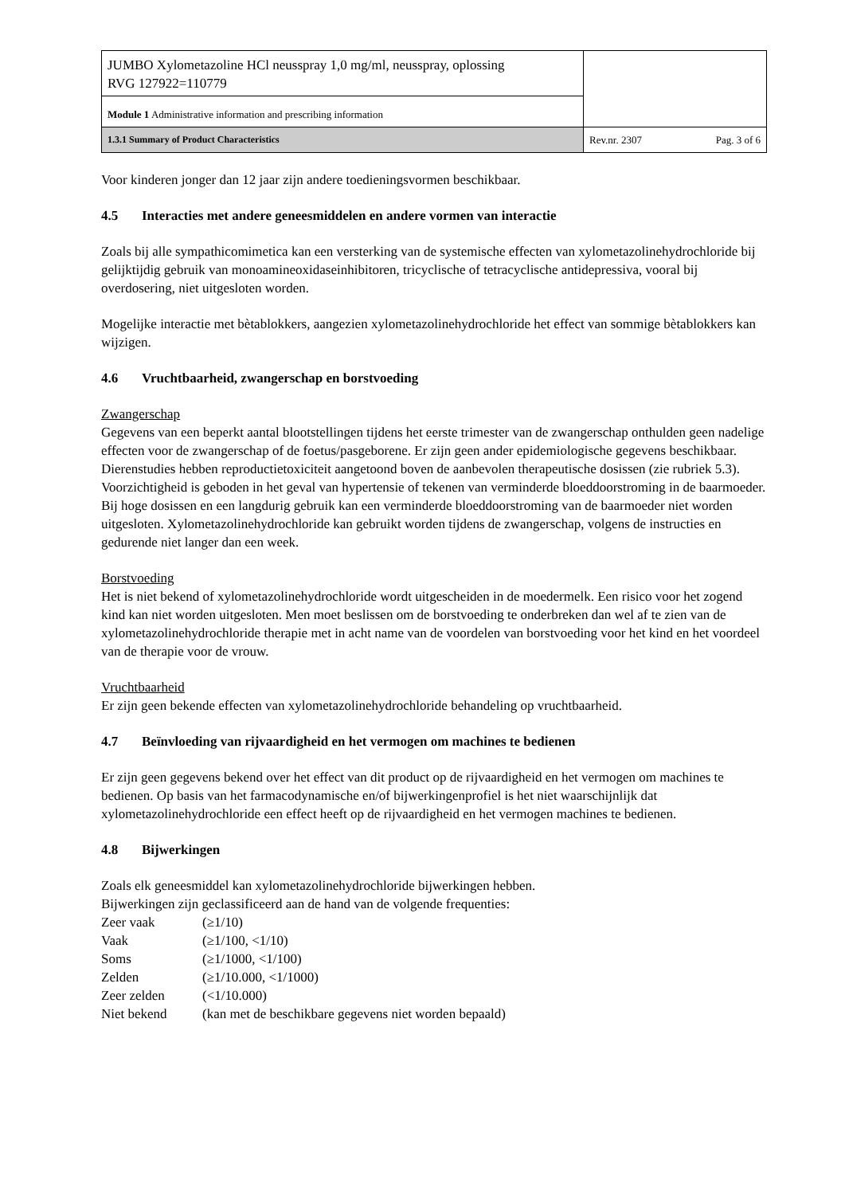| JUMBO Xylometazoline HCl neusspray 1,0 mg/ml, neusspray, oplossing RVG 127922=110779 | | |
| Module 1 Administrative information and prescribing information | | |
| 1.3.1 Summary of Product Characteristics | Rev.nr. 2307 | Pag. 3 of 6 |
Voor kinderen jonger dan 12 jaar zijn andere toedieningsvormen beschikbaar.
4.5 Interacties met andere geneesmiddelen en andere vormen van interactie
Zoals bij alle sympathicomimetica kan een versterking van de systemische effecten van xylometazolinehydrochloride bij gelijktijdig gebruik van monoamineoxidaseinhibitoren, tricyclische of tetracyclische antidepressiva, vooral bij overdosering, niet uitgesloten worden.
Mogelijke interactie met bètablokkers, aangezien xylometazolinehydrochloride het effect van sommige bètablokkers kan wijzigen.
4.6 Vruchtbaarheid, zwangerschap en borstvoeding
Zwangerschap
Gegevens van een beperkt aantal blootstellingen tijdens het eerste trimester van de zwangerschap onthulden geen nadelige effecten voor de zwangerschap of de foetus/pasgeborene. Er zijn geen ander epidemiologische gegevens beschikbaar. Dierenstudies hebben reproductietoxiciteit aangetoond boven de aanbevolen therapeutische dosissen (zie rubriek 5.3). Voorzichtigheid is geboden in het geval van hypertensie of tekenen van verminderde bloeddoorstroming in de baarmoeder. Bij hoge dosissen en een langdurig gebruik kan een verminderde bloeddoorstroming van de baarmoeder niet worden uitgesloten. Xylometazolinehydrochloride kan gebruikt worden tijdens de zwangerschap, volgens de instructies en gedurende niet langer dan een week.
Borstvoeding
Het is niet bekend of xylometazolinehydrochloride wordt uitgescheiden in de moedermelk. Een risico voor het zogend kind kan niet worden uitgesloten. Men moet beslissen om de borstvoeding te onderbreken dan wel af te zien van de xylometazolinehydrochloride therapie met in acht name van de voordelen van borstvoeding voor het kind en het voordeel van de therapie voor de vrouw.
Vruchtbaarheid
Er zijn geen bekende effecten van xylometazolinehydrochloride behandeling op vruchtbaarheid.
4.7 Beïnvloeding van rijvaardigheid en het vermogen om machines te bedienen
Er zijn geen gegevens bekend over het effect van dit product op de rijvaardigheid en het vermogen om machines te bedienen. Op basis van het farmacodynamische en/of bijwerkingenprofiel is het niet waarschijnlijk dat xylometazolinehydrochloride een effect heeft op de rijvaardigheid en het vermogen machines te bedienen.
4.8 Bijwerkingen
Zoals elk geneesmiddel kan xylometazolinehydrochloride bijwerkingen hebben.
Bijwerkingen zijn geclassificeerd aan de hand van de volgende frequenties:
| Zeer vaak | (≥1/10) |
| Vaak | (≥1/100, <1/10) |
| Soms | (≥1/1000, <1/100) |
| Zelden | (≥1/10.000, <1/1000) |
| Zeer zelden | (<1/10.000) |
| Niet bekend | (kan met de beschikbare gegevens niet worden bepaald) |